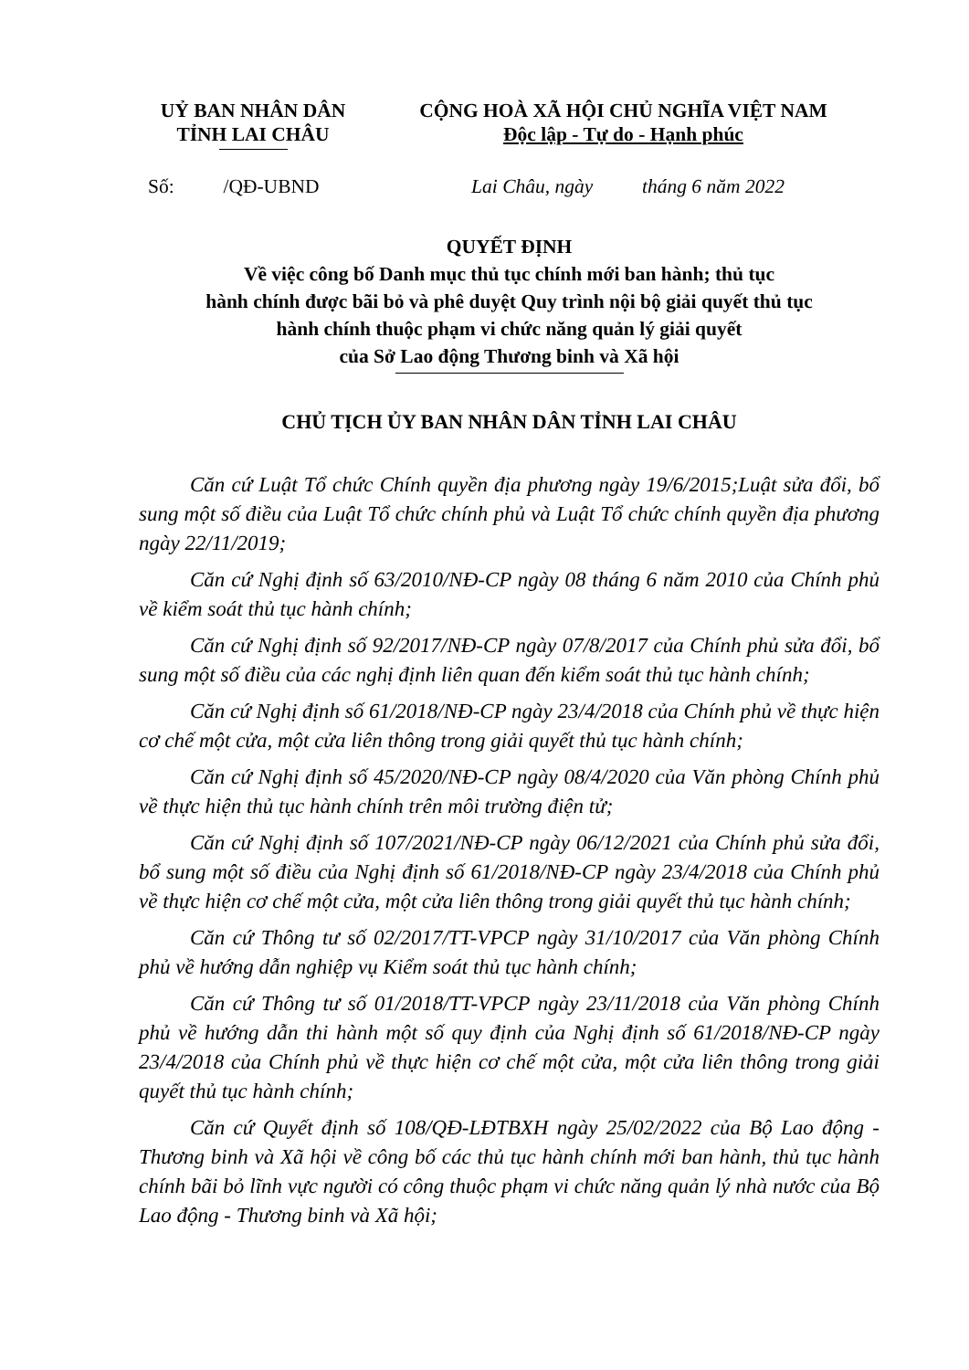UỶ BAN NHÂN DÂN
TỈNH LAI CHÂU
CỘNG HOÀ XÃ HỘI CHỦ NGHĨA VIỆT NAM
Độc lập - Tự do - Hạnh phúc
Số: /QĐ-UBND
Lai Châu, ngày tháng 6 năm 2022
QUYẾT ĐỊNH
Về việc công bố Danh mục thủ tục chính mới ban hành; thủ tục
hành chính được bãi bỏ và phê duyệt Quy trình nội bộ giải quyết thủ tục
hành chính thuộc phạm vi chức năng quản lý giải quyết
của Sở Lao động Thương binh và Xã hội
CHỦ TỊCH ỦY BAN NHÂN DÂN TỈNH LAI CHÂU
Căn cứ Luật Tổ chức Chính quyền địa phương ngày 19/6/2015;Luật sửa đổi, bổ sung một số điều của Luật Tổ chức chính phủ và Luật Tổ chức chính quyền địa phương ngày 22/11/2019;
Căn cứ Nghị định số 63/2010/NĐ-CP ngày 08 tháng 6 năm 2010 của Chính phủ về kiểm soát thủ tục hành chính;
Căn cứ Nghị định số 92/2017/NĐ-CP ngày 07/8/2017 của Chính phủ sửa đổi, bổ sung một số điều của các nghị định liên quan đến kiểm soát thủ tục hành chính;
Căn cứ Nghị định số 61/2018/NĐ-CP ngày 23/4/2018 của Chính phủ về thực hiện cơ chế một cửa, một cửa liên thông trong giải quyết thủ tục hành chính;
Căn cứ Nghị định số 45/2020/NĐ-CP ngày 08/4/2020 của Văn phòng Chính phủ về thực hiện thủ tục hành chính trên môi trường điện tử;
Căn cứ Nghị định số 107/2021/NĐ-CP ngày 06/12/2021 của Chính phủ sửa đổi, bổ sung một số điều của Nghị định số 61/2018/NĐ-CP ngày 23/4/2018 của Chính phủ về thực hiện cơ chế một cửa, một cửa liên thông trong giải quyết thủ tục hành chính;
Căn cứ Thông tư số 02/2017/TT-VPCP ngày 31/10/2017 của Văn phòng Chính phủ về hướng dẫn nghiệp vụ Kiểm soát thủ tục hành chính;
Căn cứ Thông tư số 01/2018/TT-VPCP ngày 23/11/2018 của Văn phòng Chính phủ về hướng dẫn thi hành một số quy định của Nghị định số 61/2018/NĐ-CP ngày 23/4/2018 của Chính phủ về thực hiện cơ chế một cửa, một cửa liên thông trong giải quyết thủ tục hành chính;
Căn cứ Quyết định số 108/QĐ-LĐTBXH ngày 25/02/2022 của Bộ Lao động - Thương binh và Xã hội về công bố các thủ tục hành chính mới ban hành, thủ tục hành chính bãi bỏ lĩnh vực người có công thuộc phạm vi chức năng quản lý nhà nước của Bộ Lao động - Thương binh và Xã hội;